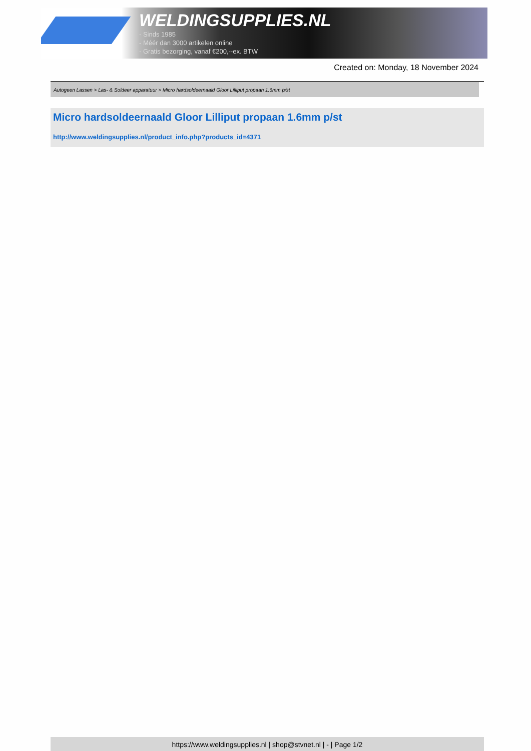WELDINGSUPPLIES.NL
- Sinds 1985
- Méér dan 3000 artikelen online
- Gratis bezorging, vanaf €200,--ex. BTW
Created on: Monday, 18 November 2024
Autogeen Lassen > Las- & Soldeer apparatuur > Micro hardsoldeernaald Gloor Lilliput propaan 1.6mm p/st
Micro hardsoldeernaald Gloor Lilliput propaan 1.6mm p/st
http://www.weldingsupplies.nl/product_info.php?products_id=4371
https://www.weldingsupplies.nl | shop@stvnet.nl | - | Page 1/2